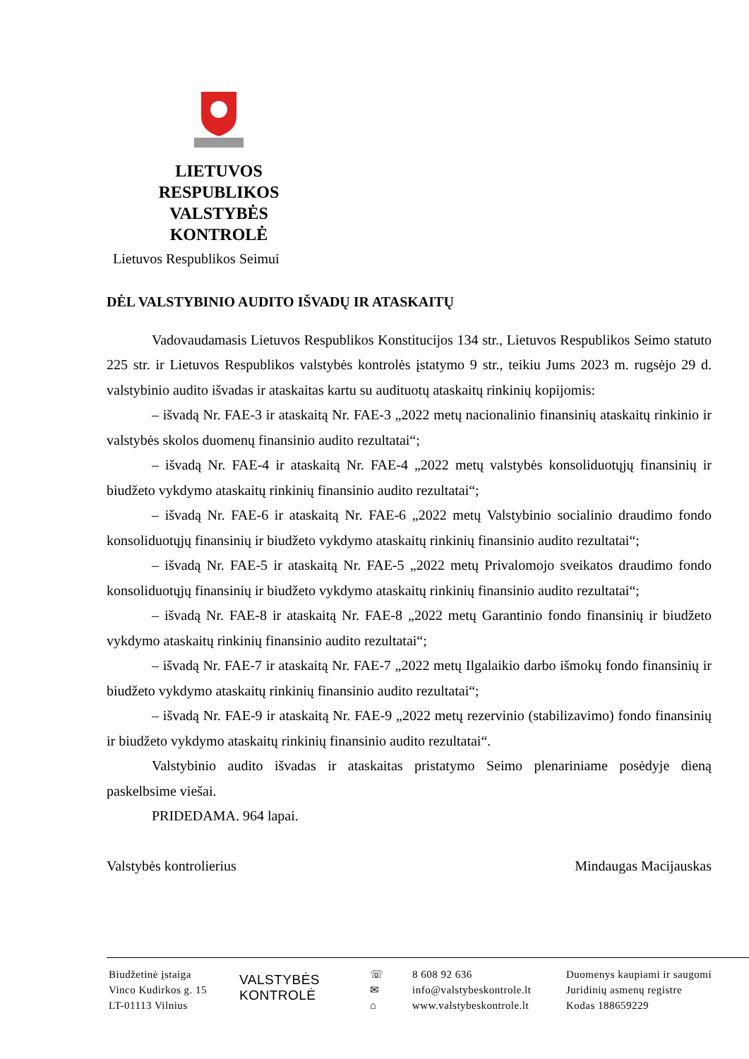LIETUVOS
RESPUBLIKOS
VALSTYBĖS
KONTROLĖ
Lietuvos Respublikos Seimui
DĖL VALSTYBINIO AUDITO IŠVADŲ IR ATASKAITŲ
Vadovaudamasis Lietuvos Respublikos Konstitucijos 134 str., Lietuvos Respublikos Seimo statuto 225 str. ir Lietuvos Respublikos valstybės kontrolės įstatymo 9 str., teikiu Jums 2023 m. rugsėjo 29 d. valstybinio audito išvadas ir ataskaitas kartu su audituotų ataskaitų rinkinių kopijomis:
– išvadą Nr. FAE-3 ir ataskaitą Nr. FAE-3 „2022 metų nacionalinio finansinių ataskaitų rinkinio ir valstybės skolos duomenų finansinio audito rezultatai“;
– išvadą Nr. FAE-4 ir ataskaitą Nr. FAE-4 „2022 metų valstybės konsoliduotųjų finansinių ir biudžeto vykdymo ataskaitų rinkinių finansinio audito rezultatai“;
– išvadą Nr. FAE-6 ir ataskaitą Nr. FAE-6 „2022 metų Valstybinio socialinio draudimo fondo konsoliduotųjų finansinių ir biudžeto vykdymo ataskaitų rinkinių finansinio audito rezultatai“;
– išvadą Nr. FAE-5 ir ataskaitą Nr. FAE-5 „2022 metų Privalomojo sveikatos draudimo fondo konsoliduotųjų finansinių ir biudžeto vykdymo ataskaitų rinkinių finansinio audito rezultatai“;
– išvadą Nr. FAE-8 ir ataskaitą Nr. FAE-8 „2022 metų Garantinio fondo finansinių ir biudžeto vykdymo ataskaitų rinkinių finansinio audito rezultatai“;
– išvadą Nr. FAE-7 ir ataskaitą Nr. FAE-7 „2022 metų Ilgalaikio darbo išmokų fondo finansinių ir biudžeto vykdymo ataskaitų rinkinių finansinio audito rezultatai“;
– išvadą Nr. FAE-9 ir ataskaitą Nr. FAE-9 „2022 metų rezervinio (stabilizavimo) fondo finansinių ir biudžeto vykdymo ataskaitų rinkinių finansinio audito rezultatai“.
Valstybinio audito išvadas ir ataskaitas pristatymo Seimo plenariniame posėdyje dieną paskelbsime viešai.
PRIDEDAMA. 964 lapai.
Valstybės kontrolierius Mindaugas Macijauskas
Biudžetinė įstaiga
Vinco Kudirkos g. 15
LT-01113 Vilnius
VALSTYBĖS
KONTROLĖ
☏
✉
⌂
8 608 92 636
info@valstybeskontrole.lt
www.valstybeskontrole.lt
Duomenys kaupiami ir saugomi
Juridinių asmenų registre
Kodas 188659229